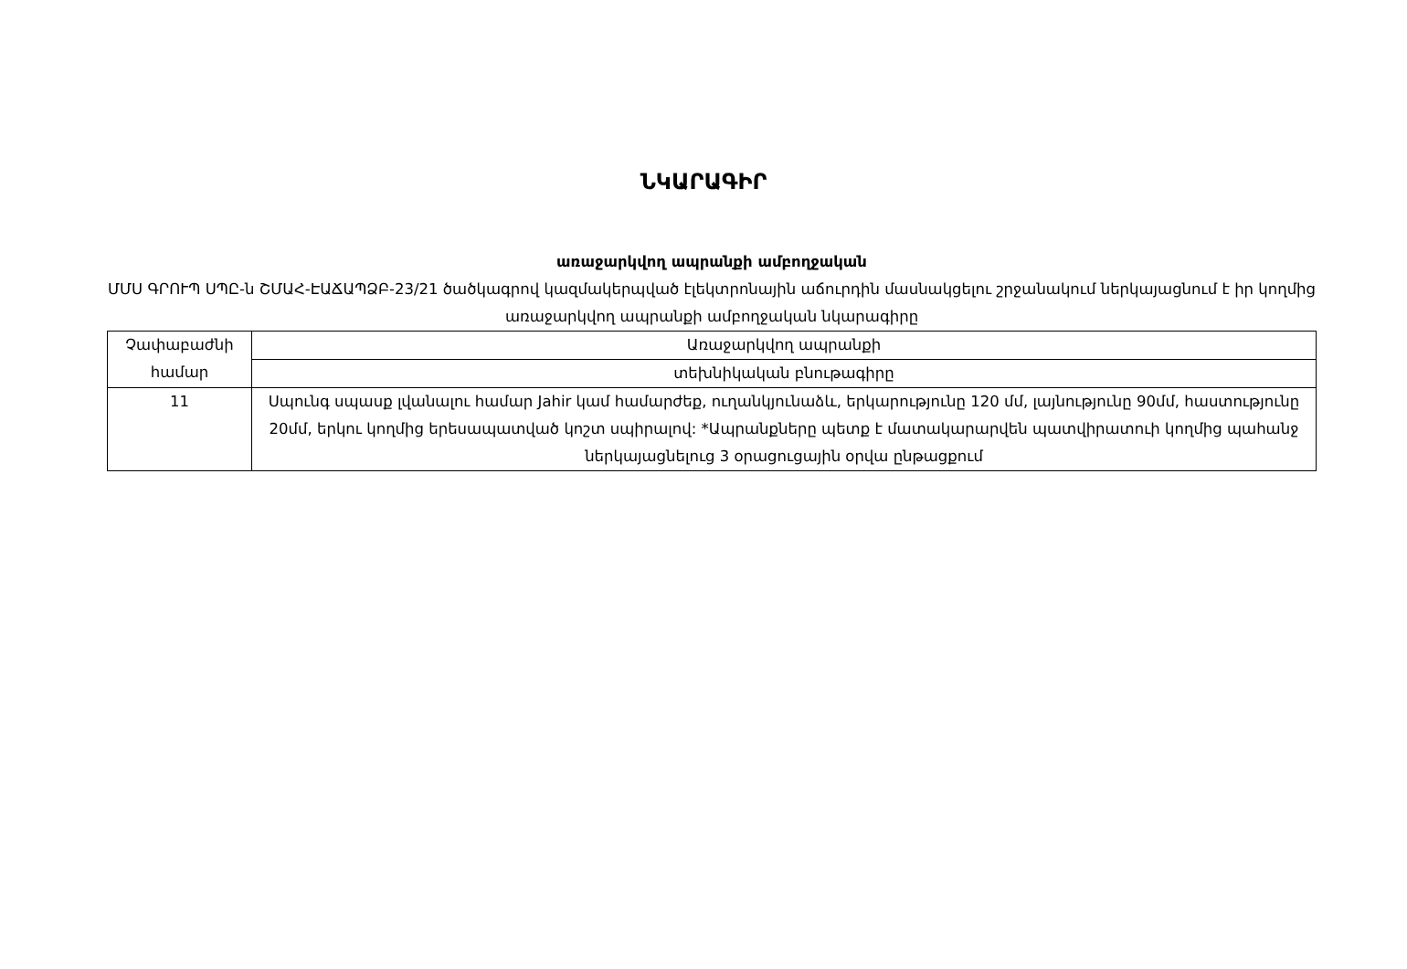ՆԿԱՐԱԳԻՐ
առաջարկվող ապրանքի ամբողջական
ՄՄՍ ԳՐՈՒՊ ՍՊԸ-ն ՇՄԱՀ-ԷԱՃԱՊՁԲ-23/21 ծածկագրով կազմակերպված էլեկտրոնային աճուրդին մասնակցելու շրջանակում ներկայացնում է իր կողմից առաջարկվող ապրանքի ամբողջական նկարագիրը
| Չափաբաժնի համար | Առաջարկվող ապրանքի |
| | տեխնիկական բնութագիրը |
| 11 | Սպունգ սպասք լվանալու համար Jahir կամ համարժեք, ուղանկյունաձև, երկարությունը 120 մմ, լայնությունը 90մմ, հաստությունը 20մմ, երկու կողմից երեսապատված կոշտ սպիրալով: *Ապրանքները պետք է մատակարարվեն պատվիրատուի կողմից պահանջ ներկայացնելուց 3 օրացուցային օրվա ընթացքում |